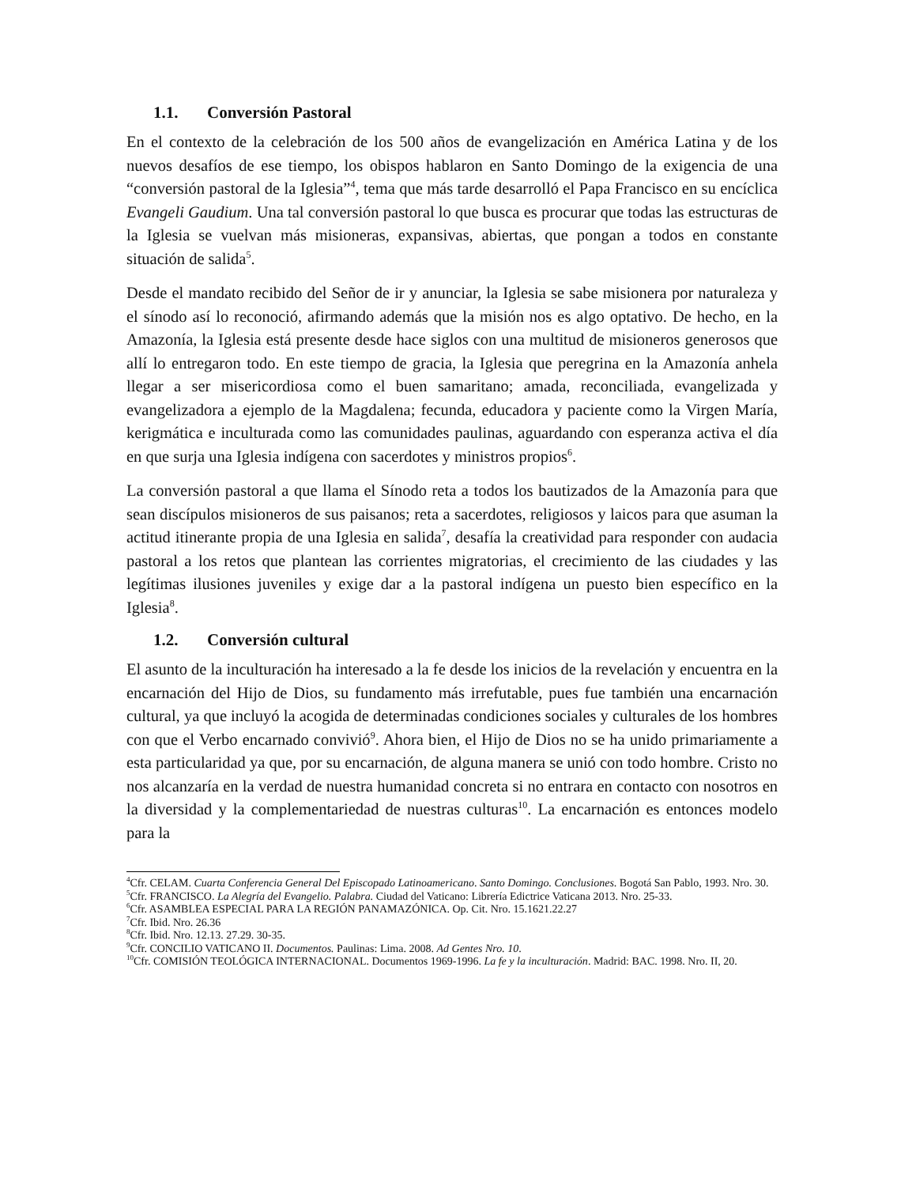1.1. Conversión Pastoral
En el contexto de la celebración de los 500 años de evangelización en América Latina y de los nuevos desafíos de ese tiempo, los obispos hablaron en Santo Domingo de la exigencia de una “conversión pastoral de la Iglesia”<sup>4</sup>, tema que más tarde desarrolló el Papa Francisco en su encíclica Evangeli Gaudium. Una tal conversión pastoral lo que busca es procurar que todas las estructuras de la Iglesia se vuelvan más misioneras, expansivas, abiertas, que pongan a todos en constante situación de salida<sup>5</sup>.
Desde el mandato recibido del Señor de ir y anunciar, la Iglesia se sabe misionera por naturaleza y el sínodo así lo reconoció, afirmando además que la misión nos es algo optativo. De hecho, en la Amazonía, la Iglesia está presente desde hace siglos con una multitud de misioneros generosos que allí lo entregaron todo. En este tiempo de gracia, la Iglesia que peregrina en la Amazonía anhela llegar a ser misericordiosa como el buen samaritano; amada, reconciliada, evangelizada y evangelizadora a ejemplo de la Magdalena; fecunda, educadora y paciente como la Virgen María, kerigmática e inculturada como las comunidades paulinas, aguardando con esperanza activa el día en que surja una Iglesia indígena con sacerdotes y ministros propios<sup>6</sup>.
La conversión pastoral a que llama el Sínodo reta a todos los bautizados de la Amazonía para que sean discípulos misioneros de sus paisanos; reta a sacerdotes, religiosos y laicos para que asuman la actitud itinerante propia de una Iglesia en salida<sup>7</sup>, desafía la creatividad para responder con audacia pastoral a los retos que plantean las corrientes migratorias, el crecimiento de las ciudades y las legítimas ilusiones juveniles y exige dar a la pastoral indígena un puesto bien específico en la Iglesia<sup>8</sup>.
1.2. Conversión cultural
El asunto de la inculturación ha interesado a la fe desde los inicios de la revelación y encuentra en la encarnación del Hijo de Dios, su fundamento más irrefutable, pues fue también una encarnación cultural, ya que incluyó la acogida de determinadas condiciones sociales y culturales de los hombres con que el Verbo encarnado convivió<sup>9</sup>. Ahora bien, el Hijo de Dios no se ha unido primariamente a esta particularidad ya que, por su encarnación, de alguna manera se unió con todo hombre. Cristo no nos alcanzaría en la verdad de nuestra humanidad concreta si no entrara en contacto con nosotros en la diversidad y la complementariedad de nuestras culturas<sup>10</sup>. La encarnación es entonces modelo para la
<sup>4</sup> Cfr. CELAM. Cuarta Conferencia General Del Episcopado Latinoamericano. Santo Domingo. Conclusiones. Bogotá San Pablo, 1993. Nro. 30.
<sup>5</sup> Cfr. FRANCISCO. La Alegría del Evangelio. Palabra. Ciudad del Vaticano: Librería Edictrice Vaticana 2013. Nro. 25-33.
<sup>6</sup> Cfr. ASAMBLEA ESPECIAL PARA LA REGIÓN PANAMAZÓNICA. Op. Cit. Nro. 15.1621.22.27
<sup>7</sup> Cfr. Ibid. Nro. 26.36
<sup>8</sup> Cfr. Ibid. Nro. 12.13. 27.29. 30-35.
<sup>9</sup> Cfr. CONCILIO VATICANO II. Documentos. Paulinas: Lima. 2008. Ad Gentes Nro. 10.
<sup>10</sup> Cfr. COMISIÓN TEOLÓGICA INTERNACIONAL. Documentos 1969-1996. La fe y la inculturación. Madrid: BAC. 1998. Nro. II, 20.